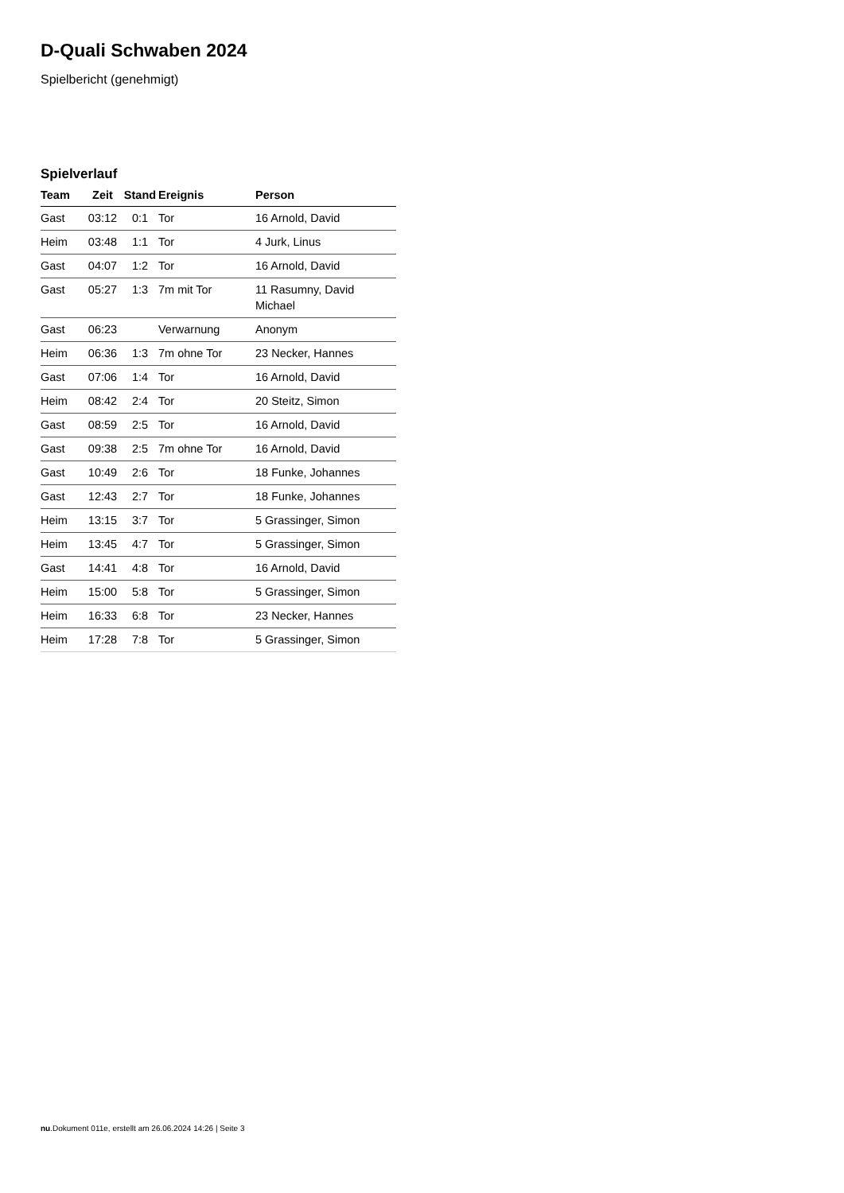D-Quali Schwaben 2024
Spielbericht (genehmigt)
Spielverlauf
| Team | Zeit | Stand | Ereignis | Person |
| --- | --- | --- | --- | --- |
| Gast | 03:12 | 0:1 | Tor | 16 Arnold, David |
| Heim | 03:48 | 1:1 | Tor | 4 Jurk, Linus |
| Gast | 04:07 | 1:2 | Tor | 16 Arnold, David |
| Gast | 05:27 | 1:3 | 7m mit Tor | 11 Rasumny, David Michael |
| Gast | 06:23 | | Verwarnung | Anonym |
| Heim | 06:36 | 1:3 | 7m ohne Tor | 23 Necker, Hannes |
| Gast | 07:06 | 1:4 | Tor | 16 Arnold, David |
| Heim | 08:42 | 2:4 | Tor | 20 Steitz, Simon |
| Gast | 08:59 | 2:5 | Tor | 16 Arnold, David |
| Gast | 09:38 | 2:5 | 7m ohne Tor | 16 Arnold, David |
| Gast | 10:49 | 2:6 | Tor | 18 Funke, Johannes |
| Gast | 12:43 | 2:7 | Tor | 18 Funke, Johannes |
| Heim | 13:15 | 3:7 | Tor | 5 Grassinger, Simon |
| Heim | 13:45 | 4:7 | Tor | 5 Grassinger, Simon |
| Gast | 14:41 | 4:8 | Tor | 16 Arnold, David |
| Heim | 15:00 | 5:8 | Tor | 5 Grassinger, Simon |
| Heim | 16:33 | 6:8 | Tor | 23 Necker, Hannes |
| Heim | 17:28 | 7:8 | Tor | 5 Grassinger, Simon |
nu.Dokument 011e, erstellt am 26.06.2024 14:26 | Seite 3